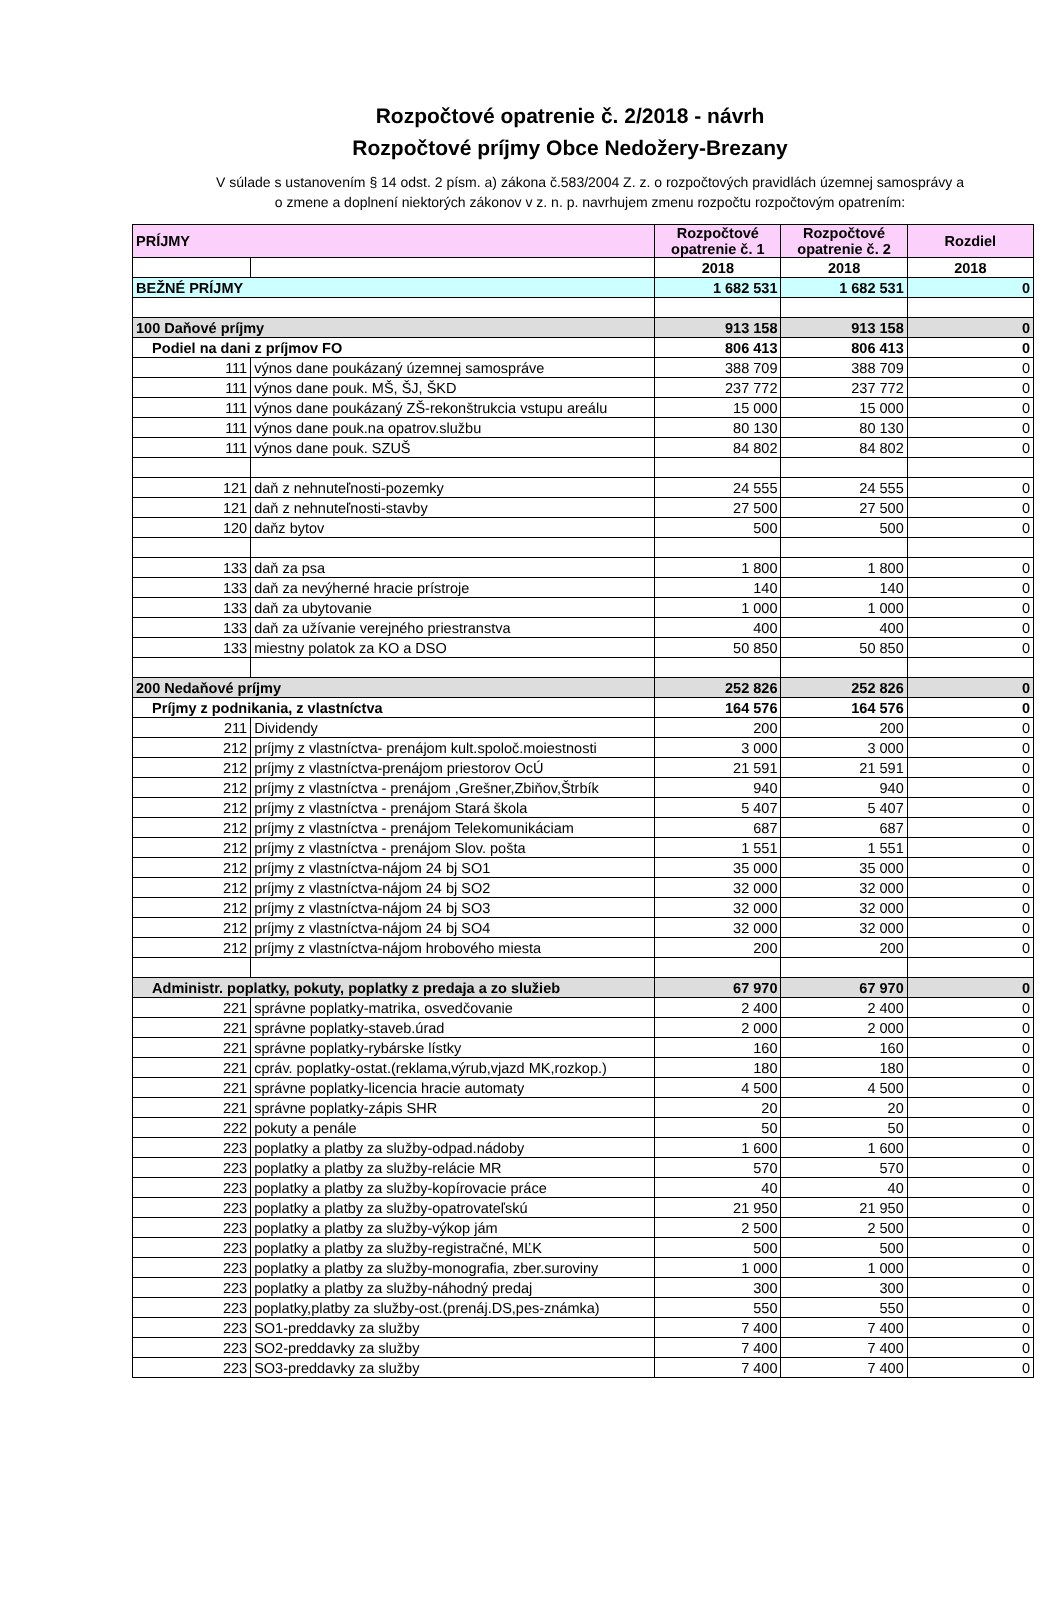Rozpočtové opatrenie č. 2/2018 - návrh
Rozpočtové príjmy Obce Nedožery-Brezany
V súlade s ustanovením § 14 odst. 2 písm. a) zákona č.583/2004 Z. z. o rozpočtových pravidlách územnej samosprávy a
o zmene a doplnení niektorých zákonov v z. n. p. navrhujem zmenu rozpočtu rozpočtovým opatrením:
| PRÍJMY | | Rozpočtové opatrenie č. 1 | Rozpočtové opatrenie č. 2 | Rozdiel |
| --- | --- | --- | --- | --- |
| | | 2018 | 2018 | 2018 |
| BEŽNÉ PRÍJMY | | 1 682 531 | 1 682 531 | 0 |
| 100 Daňové príjmy | | 913 158 | 913 158 | 0 |
| Podiel na dani z príjmov FO | | 806 413 | 806 413 | 0 |
| 111 | výnos dane poukázaný územnej samospráve | 388 709 | 388 709 | 0 |
| 111 | výnos dane pouk. MŠ, ŠJ, ŠKD | 237 772 | 237 772 | 0 |
| 111 | výnos dane poukázaný ZŠ-rekonštrukcia vstupu areálu | 15 000 | 15 000 | 0 |
| 111 | výnos dane pouk.na opatrov.službu | 80 130 | 80 130 | 0 |
| 111 | výnos dane pouk. SZUŠ | 84 802 | 84 802 | 0 |
| 121 | daň z nehnuteľnosti-pozemky | 24 555 | 24 555 | 0 |
| 121 | daň z nehnuteľnosti-stavby | 27 500 | 27 500 | 0 |
| 120 | daňz bytov | 500 | 500 | 0 |
| 133 | daň za psa | 1 800 | 1 800 | 0 |
| 133 | daň za nevýherné hracie prístroje | 140 | 140 | 0 |
| 133 | daň za ubytovanie | 1 000 | 1 000 | 0 |
| 133 | daň za užívanie verejného priestranstva | 400 | 400 | 0 |
| 133 | miestny polatok za KO a DSO | 50 850 | 50 850 | 0 |
| 200 Nedaňové príjmy | | 252 826 | 252 826 | 0 |
| Príjmy z podnikania, z vlastníctva | | 164 576 | 164 576 | 0 |
| 211 | Dividendy | 200 | 200 | 0 |
| 212 | príjmy z vlastníctva- prenájom kult.spoloč.moiestnosti | 3 000 | 3 000 | 0 |
| 212 | príjmy z vlastníctva-prenájom priestorov OcÚ | 21 591 | 21 591 | 0 |
| 212 | príjmy z vlastníctva - prenájom ,Grešner,Zbiňov,Štrbík | 940 | 940 | 0 |
| 212 | príjmy z vlastníctva - prenájom Stará škola | 5 407 | 5 407 | 0 |
| 212 | príjmy z vlastníctva - prenájom Telekomunikáciam | 687 | 687 | 0 |
| 212 | príjmy z vlastníctva - prenájom Slov. pošta | 1 551 | 1 551 | 0 |
| 212 | príjmy z vlastníctva-nájom 24 bj SO1 | 35 000 | 35 000 | 0 |
| 212 | príjmy z vlastníctva-nájom 24 bj SO2 | 32 000 | 32 000 | 0 |
| 212 | príjmy z vlastníctva-nájom 24 bj SO3 | 32 000 | 32 000 | 0 |
| 212 | príjmy z vlastníctva-nájom 24 bj SO4 | 32 000 | 32 000 | 0 |
| 212 | príjmy z vlastníctva-nájom hrobového miesta | 200 | 200 | 0 |
| Administr. poplatky, pokuty, poplatky z predaja a zo služieb | | 67 970 | 67 970 | 0 |
| 221 | správne poplatky-matrika, osvedčovanie | 2 400 | 2 400 | 0 |
| 221 | správne poplatky-staveb.úrad | 2 000 | 2 000 | 0 |
| 221 | správne poplatky-rybárske lístky | 160 | 160 | 0 |
| 221 | cpráv. poplatky-ostat.(reklama,výrub,vjazd MK,rozkop.) | 180 | 180 | 0 |
| 221 | správne poplatky-licencia hracie automaty | 4 500 | 4 500 | 0 |
| 221 | správne poplatky-zápis SHR | 20 | 20 | 0 |
| 222 | pokuty a penále | 50 | 50 | 0 |
| 223 | poplatky a platby za služby-odpad.nádoby | 1 600 | 1 600 | 0 |
| 223 | poplatky a platby za služby-relácie MR | 570 | 570 | 0 |
| 223 | poplatky a platby za služby-kopírovacie práce | 40 | 40 | 0 |
| 223 | poplatky a platby za služby-opatrovateľskú | 21 950 | 21 950 | 0 |
| 223 | poplatky a platby za služby-výkop jám | 2 500 | 2 500 | 0 |
| 223 | poplatky a platby za služby-registračné, MĽK | 500 | 500 | 0 |
| 223 | poplatky a platby za služby-monografia, zber.suroviny | 1 000 | 1 000 | 0 |
| 223 | poplatky a platby za služby-náhodný predaj | 300 | 300 | 0 |
| 223 | poplatky,platby za služby-ost.(prenáj.DS,pes-známka) | 550 | 550 | 0 |
| 223 | SO1-preddavky za služby | 7 400 | 7 400 | 0 |
| 223 | SO2-preddavky za služby | 7 400 | 7 400 | 0 |
| 223 | SO3-preddavky za služby | 7 400 | 7 400 | 0 |